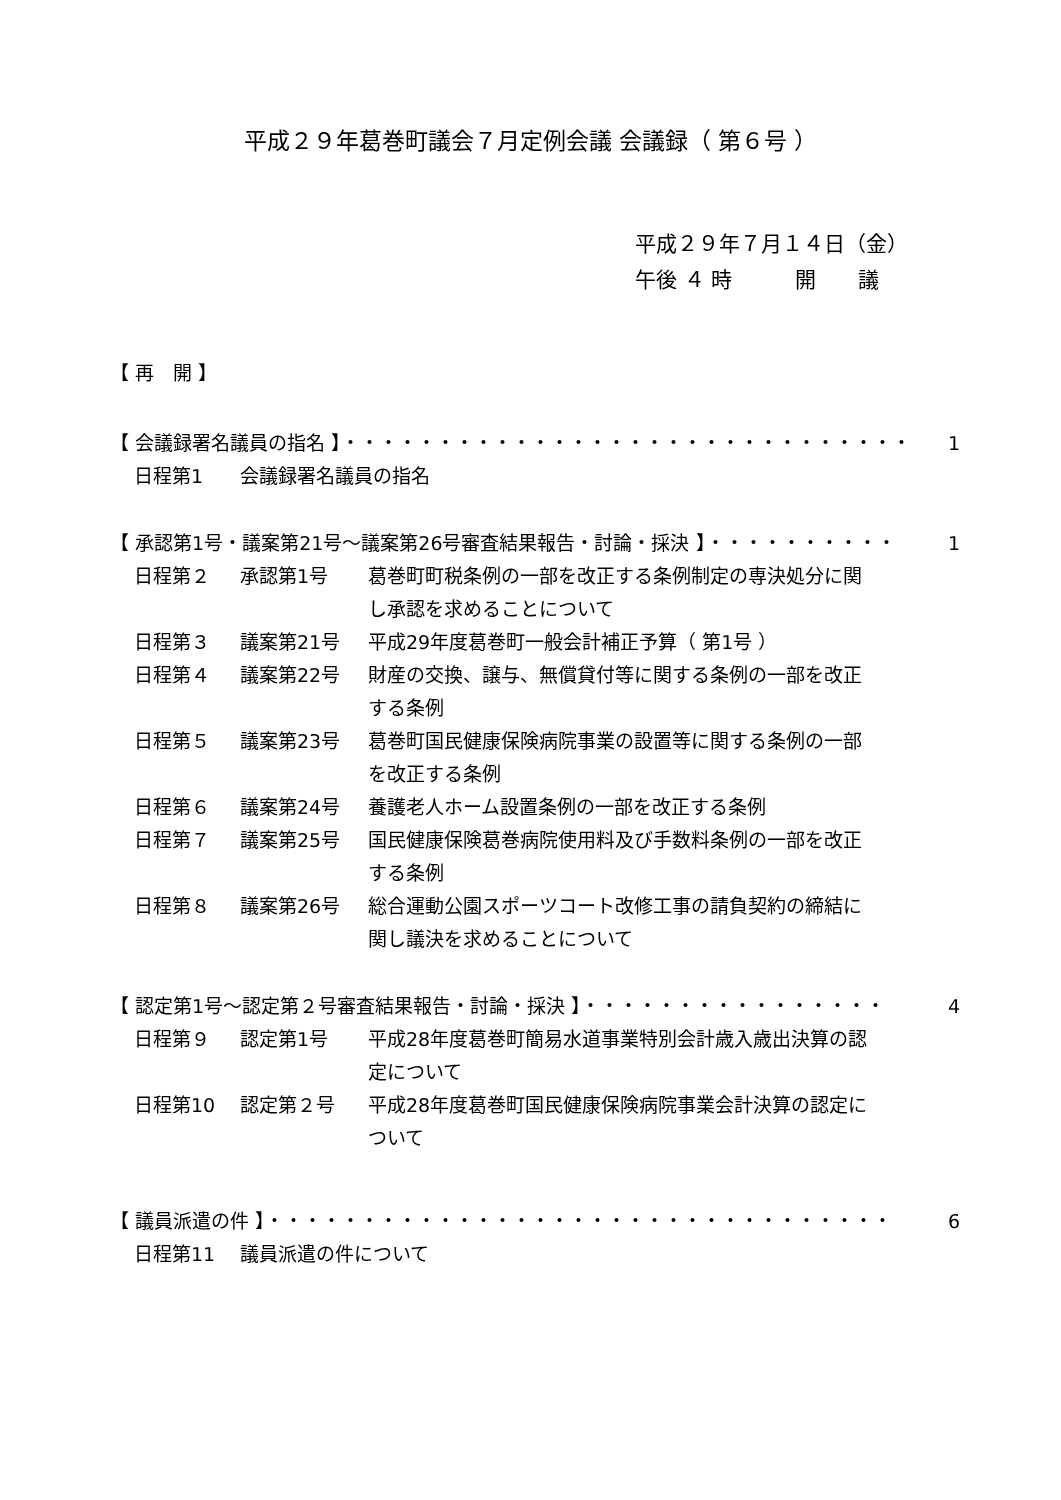平成２９年葛巻町議会７月定例会議 会議録（ 第６号 ）
平成２９年７月１４日（金）
午後 ４ 時　　　開　　議
【 再　開 】
【 会議録署名議員の指名 】・・・・・・・・・・・・・・・・・・・・・・・・・・・・・・ 1
日程第1 会議録署名議員の指名
【 承認第1号・議案第21号～議案第26号審査結果報告・討論・採決 】・・・・・・・・・・ 1
日程第２ 承認第1号 葛巻町町税条例の一部を改正する条例制定の専決処分に関し承認を求めることについて
日程第３ 議案第21号 平成29年度葛巻町一般会計補正予算（ 第1号 ）
日程第４ 議案第22号 財産の交換、譲与、無償貸付等に関する条例の一部を改正する条例
日程第５ 議案第23号 葛巻町国民健康保険病院事業の設置等に関する条例の一部を改正する条例
日程第６ 議案第24号 養護老人ホーム設置条例の一部を改正する条例
日程第７ 議案第25号 国民健康保険葛巻病院使用料及び手数料条例の一部を改正する条例
日程第８ 議案第26号 総合運動公園スポーツコート改修工事の請負契約の締結に関し議決を求めることについて
【 認定第1号～認定第２号審査結果報告・討論・採決 】・・・・・・・・・・・・・・・・ 4
日程第９ 認定第1号 平成28年度葛巻町簡易水道事業特別会計歳入歳出決算の認定について
日程第10 認定第２号 平成28年度葛巻町国民健康保険病院事業会計決算の認定について
【 議員派遣の件 】・・・・・・・・・・・・・・・・・・・・・・・・・・・・・・・・・ 6
日程第11 議員派遣の件について